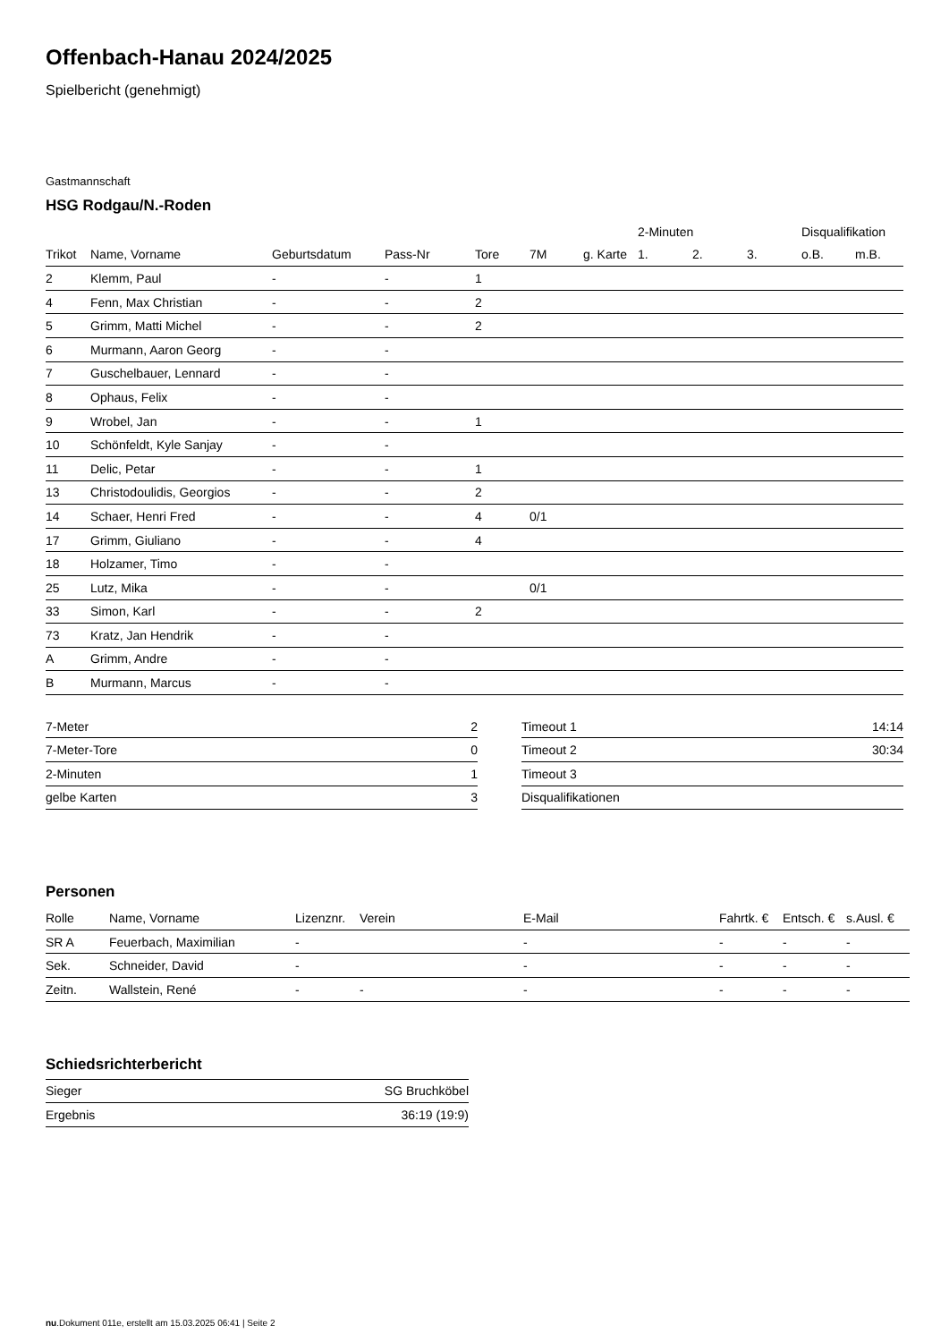Offenbach-Hanau 2024/2025
Spielbericht (genehmigt)
Gastmannschaft
HSG Rodgau/N.-Roden
| | | | | | | | 2-Minuten | | | Disqualifikation | |
| --- | --- | --- | --- | --- | --- | --- | --- | --- | --- | --- | --- |
| Trikot | Name, Vorname | Geburtsdatum | Pass-Nr | Tore | 7M | g. Karte | 1. | 2. | 3. | o.B. | m.B. |
| 2 | Klemm, Paul | - | - | 1 | | | | | | | |
| 4 | Fenn, Max Christian | - | - | 2 | | | | | | | |
| 5 | Grimm, Matti Michel | - | - | 2 | | | | | | | |
| 6 | Murmann, Aaron Georg | - | - | | | | | | | | |
| 7 | Guschelbauer, Lennard | - | - | | | | | | | | |
| 8 | Ophaus, Felix | - | - | | | | | | | | |
| 9 | Wrobel, Jan | - | - | 1 | | | | | | | |
| 10 | Schönfeldt, Kyle Sanjay | - | - | | | | | | | | |
| 11 | Delic, Petar | - | - | 1 | | | | | | | |
| 13 | Christodoulidis, Georgios | - | - | 2 | | | | | | | |
| 14 | Schaer, Henri Fred | - | - | 4 | 0/1 | | | | | | |
| 17 | Grimm, Giuliano | - | - | 4 | | | | | | | |
| 18 | Holzamer, Timo | - | - | | | | | | | | |
| 25 | Lutz, Mika | - | - | | 0/1 | | | | | | |
| 33 | Simon, Karl | - | - | 2 | | | | | | | |
| 73 | Kratz, Jan Hendrik | - | - | | | | | | | | |
| A | Grimm, Andre | - | - | | | | | | | | |
| B | Murmann, Marcus | - | - | | | | | | | | |
| 7-Meter | 2 |
| 7-Meter-Tore | 0 |
| 2-Minuten | 1 |
| gelbe Karten | 3 |
| Timeout 1 | 14:14 |
| Timeout 2 | 30:34 |
| Timeout 3 | |
| Disqualifikationen | |
Personen
| Rolle | Name, Vorname | Lizenznr. | Verein | E-Mail | Fahrtk. € | Entsch. € | s.Ausl. € |
| --- | --- | --- | --- | --- | --- | --- | --- |
| SR A | Feuerbach, Maximilian | - | | - | - | - | - |
| Sek. | Schneider, David | - | | - | - | - | - |
| Zeitn. | Wallstein, René | - | - | - | - | - | - |
Schiedsrichterbericht
| Sieger | SG Bruchköbel |
| Ergebnis | 36:19 (19:9) |
nu.Dokument 011e, erstellt am 15.03.2025 06:41 | Seite 2